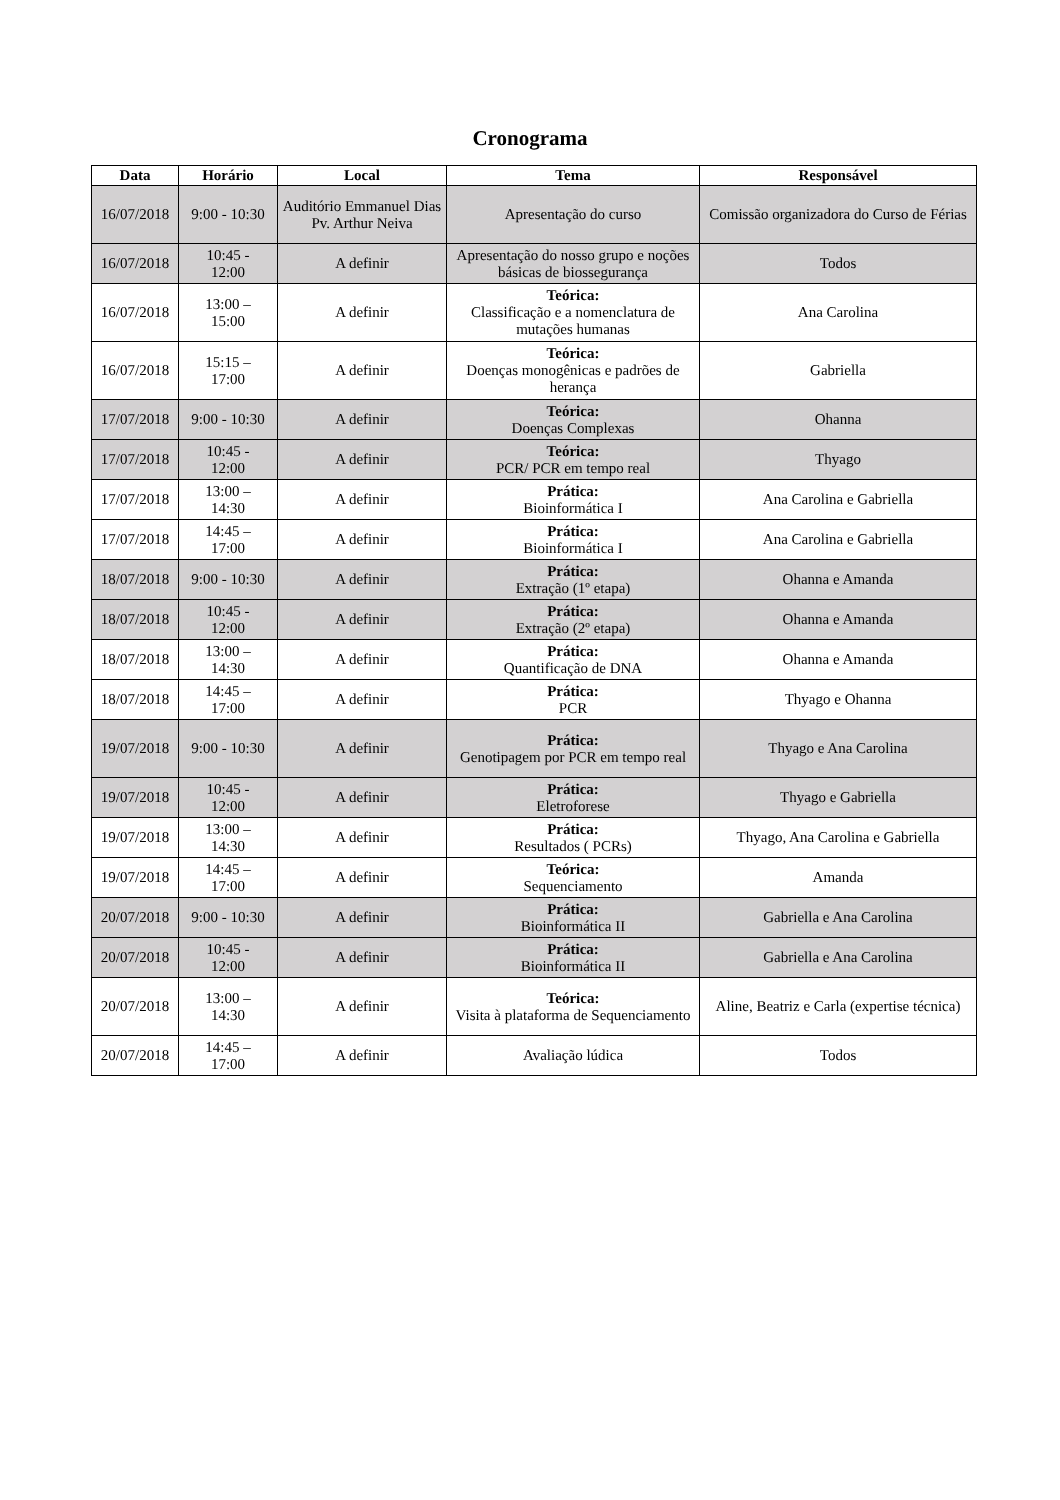Cronograma
| Data | Horário | Local | Tema | Responsável |
| --- | --- | --- | --- | --- |
| 16/07/2018 | 9:00 - 10:30 | Auditório Emmanuel Dias Pv. Arthur Neiva | Apresentação do curso | Comissão organizadora do Curso de Férias |
| 16/07/2018 | 10:45 - 12:00 | A definir | Apresentação do nosso grupo e noções básicas de biossegurança | Todos |
| 16/07/2018 | 13:00 – 15:00 | A definir | Teórica: Classificação e a nomenclatura de mutações humanas | Ana Carolina |
| 16/07/2018 | 15:15 – 17:00 | A definir | Teórica: Doenças monogênicas e padrões de herança | Gabriella |
| 17/07/2018 | 9:00 - 10:30 | A definir | Teórica: Doenças Complexas | Ohanna |
| 17/07/2018 | 10:45 - 12:00 | A definir | Teórica: PCR/ PCR em tempo real | Thyago |
| 17/07/2018 | 13:00 – 14:30 | A definir | Prática: Bioinformática I | Ana Carolina e Gabriella |
| 17/07/2018 | 14:45 – 17:00 | A definir | Prática: Bioinformática I | Ana Carolina e Gabriella |
| 18/07/2018 | 9:00 - 10:30 | A definir | Prática: Extração (1º etapa) | Ohanna e Amanda |
| 18/07/2018 | 10:45 - 12:00 | A definir | Prática: Extração (2º etapa) | Ohanna e Amanda |
| 18/07/2018 | 13:00 – 14:30 | A definir | Prática: Quantificação de DNA | Ohanna e Amanda |
| 18/07/2018 | 14:45 – 17:00 | A definir | Prática: PCR | Thyago e Ohanna |
| 19/07/2018 | 9:00 - 10:30 | A definir | Prática: Genotipagem por PCR em tempo real | Thyago e Ana Carolina |
| 19/07/2018 | 10:45 - 12:00 | A definir | Prática: Eletroforese | Thyago e Gabriella |
| 19/07/2018 | 13:00 – 14:30 | A definir | Prática: Resultados ( PCRs) | Thyago, Ana Carolina e Gabriella |
| 19/07/2018 | 14:45 – 17:00 | A definir | Teórica: Sequenciamento | Amanda |
| 20/07/2018 | 9:00 - 10:30 | A definir | Prática: Bioinformática II | Gabriella e Ana Carolina |
| 20/07/2018 | 10:45 - 12:00 | A definir | Prática: Bioinformática II | Gabriella e Ana Carolina |
| 20/07/2018 | 13:00 – 14:30 | A definir | Teórica: Visita à plataforma de Sequenciamento | Aline, Beatriz e Carla (expertise técnica) |
| 20/07/2018 | 14:45 – 17:00 | A definir | Avaliação lúdica | Todos |